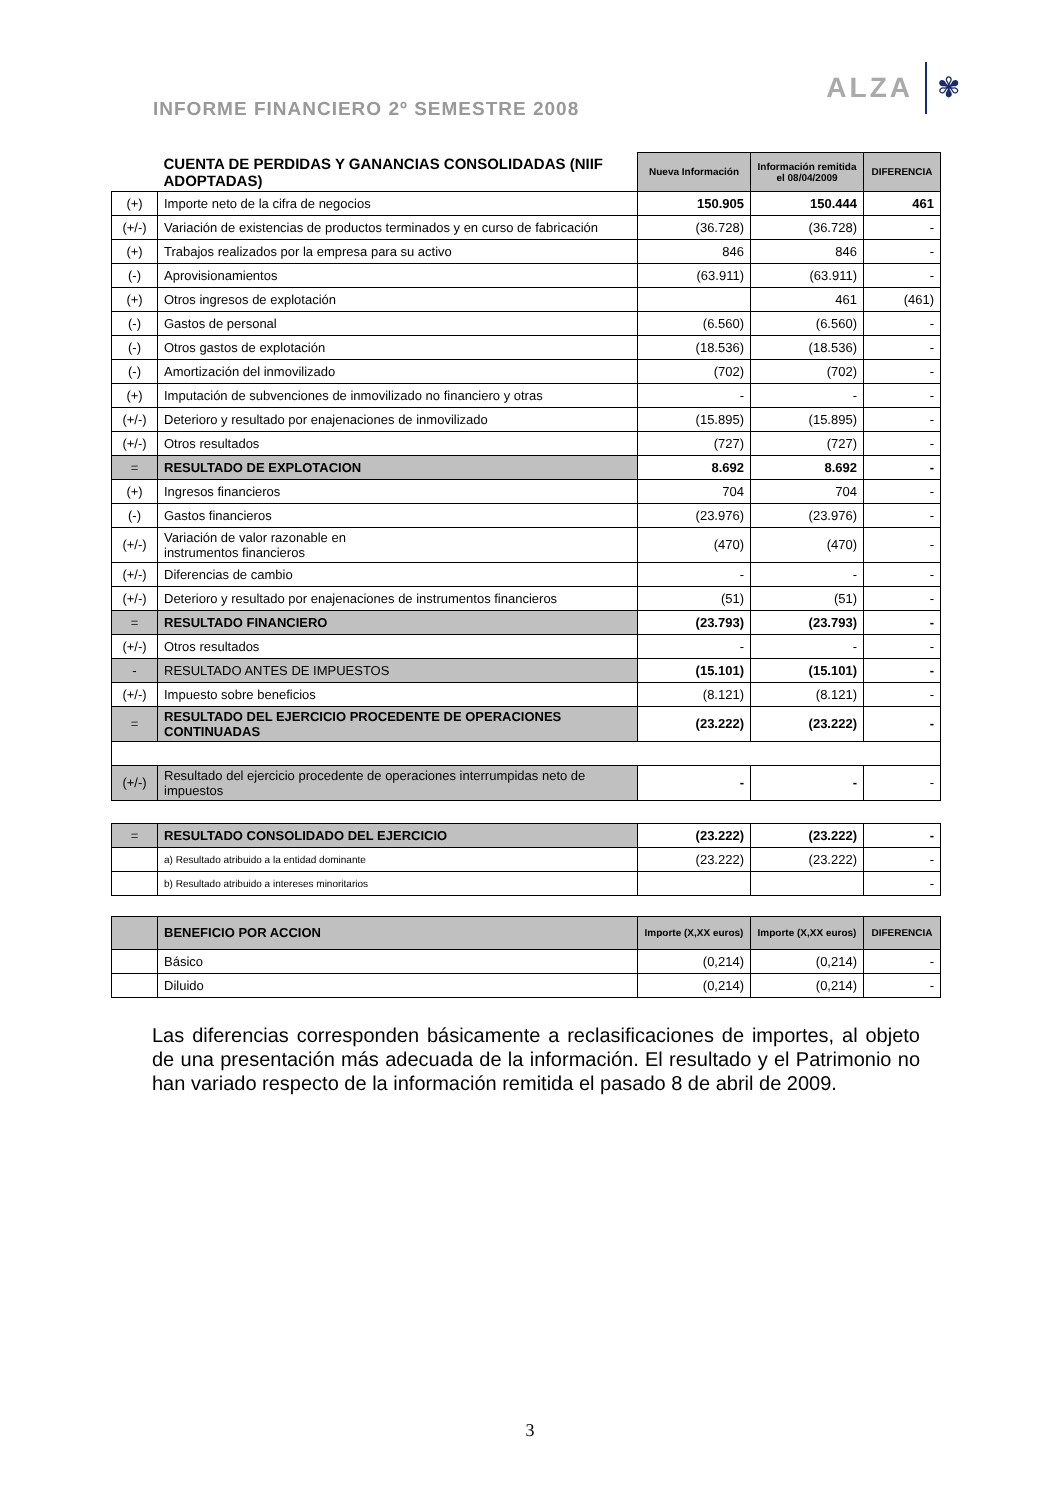INFORME FINANCIERO 2º SEMESTRE 2008
ALZA
✾
| CUENTA DE PERDIDAS Y GANANCIAS CONSOLIDADAS (NIIF ADOPTADAS) | | Nueva Información | Información remitida el 08/04/2009 | DIFERENCIA |
| (+) | Importe neto de la cifra de negocios | 150.905 | 150.444 | 461 |
| (+/-) | Variación de existencias de productos terminados y en curso de fabricación | (36.728) | (36.728) | - |
| (+) | Trabajos realizados por la empresa para su activo | 846 | 846 | - |
| (-) | Aprovisionamientos | (63.911) | (63.911) | - |
| (+) | Otros ingresos de explotación | | 461 | (461) |
| (-) | Gastos de personal | (6.560) | (6.560) | - |
| (-) | Otros gastos de explotación | (18.536) | (18.536) | - |
| (-) | Amortización del inmovilizado | (702) | (702) | - |
| (+) | Imputación de subvenciones de inmovilizado no financiero y otras | - | - | - |
| (+/-) | Deterioro y resultado por enajenaciones de inmovilizado | (15.895) | (15.895) | - |
| (+/-) | Otros resultados | (727) | (727) | - |
| = | RESULTADO DE EXPLOTACION | 8.692 | 8.692 | - |
| (+) | Ingresos financieros | 704 | 704 | - |
| (-) | Gastos financieros | (23.976) | (23.976) | - |
| (+/-) | Variación de valor razonable en instrumentos financieros | (470) | (470) | - |
| (+/-) | Diferencias de cambio | - | - | - |
| (+/-) | Deterioro y resultado por enajenaciones de instrumentos financieros | (51) | (51) | - |
| = | RESULTADO FINANCIERO | (23.793) | (23.793) | - |
| (+/-) | Otros resultados | - | - | - |
| - | RESULTADO ANTES DE IMPUESTOS | (15.101) | (15.101) | - |
| (+/-) | Impuesto sobre beneficios | (8.121) | (8.121) | - |
| = | RESULTADO DEL EJERCICIO PROCEDENTE DE OPERACIONES CONTINUADAS | (23.222) | (23.222) | - |
| (+/-) | Resultado del ejercicio procedente de operaciones interrumpidas neto de impuestos | - | - | - |
| = | RESULTADO CONSOLIDADO DEL EJERCICIO | (23.222) | (23.222) | - |
| | a) Resultado atribuido a la entidad dominante | (23.222) | (23.222) | - |
| | b) Resultado atribuido a intereses minoritarios | | | - |
| | BENEFICIO POR ACCION | Importe (X,XX euros) | Importe (X,XX euros) | DIFERENCIA |
| | Básico | (0,214) | (0,214) | - |
| | Diluido | (0,214) | (0,214) | - |
Las diferencias corresponden básicamente a reclasificaciones de importes, al objeto de una presentación más adecuada de la información. El resultado y el Patrimonio no han variado respecto de la información remitida el pasado 8 de abril de 2009.
3